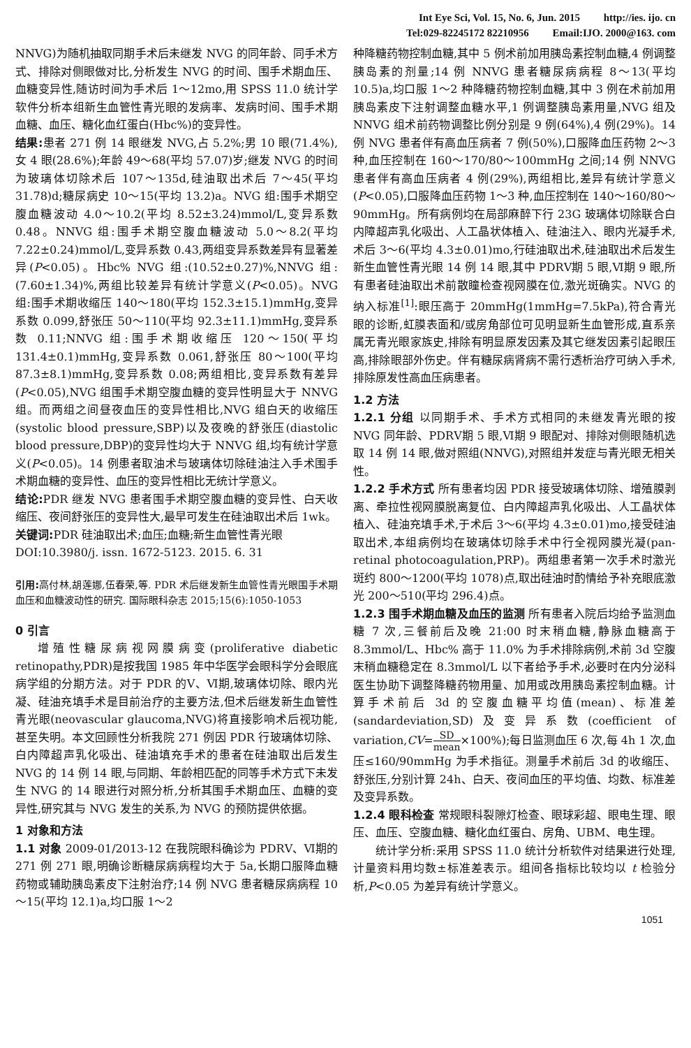Int Eye Sci, Vol. 15, No. 6, Jun. 2015 http://ies. ijo. cn
Tel:029-82245172 82210956 Email:IJO. 2000@163. com
NNVG)为随机抽取同期手术后未继发 NVG 的同年龄、同手术方式、排除对侧眼做对比,分析发生 NVG 的时间、围手术期血压、血糖变异性,随访时间为手术后 1～12mo,用 SPSS 11.0 统计学软件分析本组新生血管性青光眼的发病率、发病时间、围手术期血糖、血压、糖化血红蛋白(Hbc%)的变异性。
结果: 患者 271 例 14 眼继发 NVG,占 5.2%;男 10 眼(71.4%),女 4 眼(28.6%);年龄 49～68(平均 57.07)岁;继发 NVG 的时间为玻璃体切除术后 107～135d,硅油取出术后 7～45(平均 31.78)d;糖尿病史 10～15(平均 13.2)a。NVG 组:围手术期空腹血糖波动 4.0～10.2(平均 8.52±3.24)mmol/L,变异系数 0.48。NNVG 组:围手术期空腹血糖波动 5.0～8.2(平均 7.22±0.24)mmol/L,变异系数 0.43,两组变异系数差异有显著差异(P<0.05)。Hbc% NVG 组:(10.52±0.27)%,NNVG 组:(7.60±1.34)%,两组比较差异有统计学意义(P<0.05)。NVG 组:围手术期收缩压 140～180(平均 152.3±15.1)mmHg,变异系数 0.099,舒张压 50～110(平均 92.3±11.1)mmHg,变异系数 0.11;NNVG 组:围手术期收缩压 120～150(平均 131.4±0.1)mmHg,变异系数 0.061,舒张压 80～100(平均 87.3±8.1)mmHg,变异系数 0.08;两组相比,变异系数有差异(P<0.05),NVG 组围手术期空腹血糖的变异性明显大于 NNVG 组。而两组之间昼夜血压的变异性相比,NVG 组白天的收缩压(systolic blood pressure,SBP)以及夜晚的舒张压(diastolic blood pressure,DBP)的变异性均大于 NNVG 组,均有统计学意义(P<0.05)。14 例患者取油术与玻璃体切除硅油注入手术围手术期血糖的变异性、血压的变异性相比无统计学意义。
结论: PDR 继发 NVG 患者围手术期空腹血糖的变异性、白天收缩压、夜间舒张压的变异性大,最早可发生在硅油取出术后 1wk。
关键词: PDR 硅油取出术;血压;血糖;新生血管性青光眼
DOI:10.3980/j. issn. 1672-5123. 2015. 6. 31
引用: 高付林,胡莲娜,伍春荣,等. PDR 术后继发新生血管性青光眼围手术期血压和血糖波动性的研究. 国际眼科杂志 2015;15(6):1050-1053
0 引言
增殖性糖尿病视网膜病变(proliferative diabetic retinopathy,PDR)是按我国 1985 年中华医学会眼科学分会眼底病学组的分期方法。对于 PDR 的Ⅴ、Ⅵ期,玻璃体切除、眼内光凝、硅油充填手术是目前治疗的主要方法,但术后继发新生血管性青光眼(neovascular glaucoma,NVG)将直接影响术后视功能,甚至失明。本文回顾性分析我院 271 例因 PDR 行玻璃体切除、白内障超声乳化吸出、硅油填充手术的患者在硅油取出后发生 NVG 的 14 例 14 眼,与同期、年龄相匹配的同等手术方式下未发生 NVG 的 14 眼进行对照分析,分析其围手术期血压、血糖的变异性,研究其与 NVG 发生的关系,为 NVG 的预防提供依据。
1 对象和方法
1.1 对象 2009-01/2013-12 在我院眼科确诊为 PDRⅤ、Ⅵ期的 271 例 271 眼,明确诊断糖尿病病程均大于 5a,长期口服降血糖药物或辅助胰岛素皮下注射治疗;14 例 NVG 患者糖尿病病程 10～15(平均 12.1)a,均口服 1～2
种降糖药物控制血糖,其中 5 例术前加用胰岛素控制血糖,4 例调整胰岛素的剂量;14 例 NNVG 患者糖尿病病程 8～13(平均 10.5)a,均口服 1～2 种降糖药物控制血糖,其中 3 例在术前加用胰岛素皮下注射调整血糖水平,1 例调整胰岛素用量,NVG 组及 NNVG 组术前药物调整比例分别是 9 例(64%),4 例(29%)。14 例 NVG 患者伴有高血压病者 7 例(50%),口服降血压药物 2～3 种,血压控制在 160～170/80～100mmHg 之间;14 例 NNVG 患者伴有高血压病者 4 例(29%),两组相比,差异有统计学意义(P<0.05),口服降血压药物 1～3 种,血压控制在 140～160/80～90mmHg。所有病例均在局部麻醉下行 23G 玻璃体切除联合白内障超声乳化吸出、人工晶状体植入、硅油注入、眼内光凝手术,术后 3～6(平均 4.3±0.01)mo,行硅油取出术,硅油取出术后发生新生血管性青光眼 14 例 14 眼,其中 PDRⅤ期 5 眼,Ⅵ期 9 眼,所有患者硅油取出术前散瞳检查视网膜在位,激光斑确实。NVG 的纳入标准<sup>[1]</sup>:眼压高于 20mmHg(1mmHg=7.5kPa),符合青光眼的诊断,虹膜表面和/或房角部位可见明显新生血管形成,直系亲属无青光眼家族史,排除有明显原发因素及其它继发因素引起眼压高,排除眼部外伤史。伴有糖尿病肾病不需行透析治疗可纳入手术,排除原发性高血压病患者。
1.2 方法
1.2.1 分组 以同期手术、手术方式相同的未继发青光眼的按 NVG 同年龄、PDRⅤ期 5 眼,Ⅵ期 9 眼配对、排除对侧眼随机选取 14 例 14 眼,做对照组(NNVG),对照组并发症与青光眼无相关性。
1.2.2 手术方式 所有患者均因 PDR 接受玻璃体切除、增殖膜剥离、牵拉性视网膜脱离复位、白内障超声乳化吸出、人工晶状体植入、硅油充填手术,于术后 3～6(平均 4.3±0.01)mo,接受硅油取出术,本组病例均在玻璃体切除手术中行全视网膜光凝(pan-retinal photocoagulation,PRP)。两组患者第一次手术时激光斑约 800～1200(平均 1078)点,取出硅油时酌情给予补充眼底激光 200～510(平均 296.4)点。
1.2.3 围手术期血糖及血压的监测 所有患者入院后均给予监测血糖 7 次,三餐前后及晚 21:00 时末稍血糖,静脉血糖高于 8.3mmol/L、Hbc% 高于 11.0% 为手术排除病例,术前 3d 空腹末稍血糖稳定在 8.3mmol/L 以下者给予手术,必要时在内分泌科医生协助下调整降糖药物用量、加用或改用胰岛素控制血糖。计算手术前后 3d 的空腹血糖平均值(mean)、标准差(sandardeviation,SD)及变异系数(coefficient of variation,CV=SD mean×100%);每日监测血压 6 次,每 4h 1 次,血压≤160/90mmHg 为手术指征。测量手术前后 3d 的收缩压、舒张压,分别计算 24h、白天、夜间血压的平均值、均数、标准差及变异系数。
1.2.4 眼科检查 常规眼科裂隙灯检查、眼球彩超、眼电生理、眼压、血压、空腹血糖、糖化血红蛋白、房角、UBM、电生理。
统计学分析:采用 SPSS 11.0 统计分析软件对结果进行处理,计量资料用均数±标准差表示。组间各指标比较均以 t 检验分析,P<0.05 为差异有统计学意义。
1051